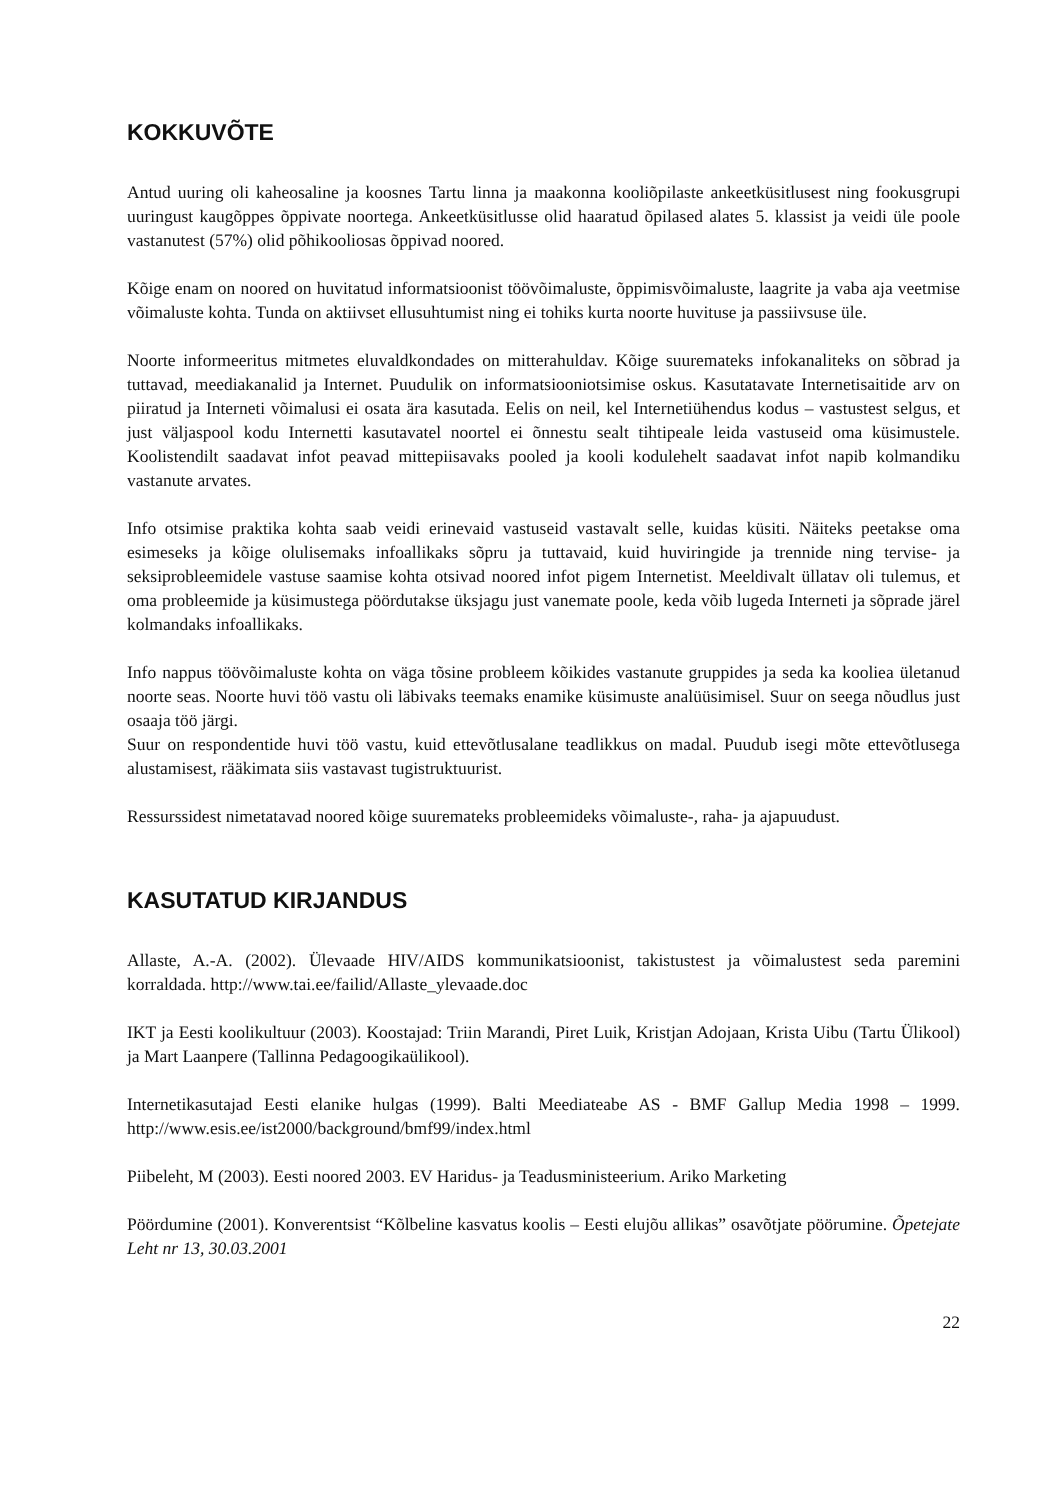KOKKUVÕTE
Antud uuring oli kaheosaline ja koosnes Tartu linna ja maakonna kooliõpilaste ankeetküsitlusest ning fookusgrupi uuringust kaugõppes õppivate noortega. Ankeetküsitlusse olid haaratud õpilased alates 5. klassist ja veidi üle poole vastanutest (57%) olid põhikooliosas õppivad noored.
Kõige enam on noored on huvitatud informatsioonist töövõimaluste, õppimisvõimaluste, laagrite ja vaba aja veetmise võimaluste kohta. Tunda on aktiivset ellusuhtumist ning ei tohiks kurta noorte huvituse ja passiivsuse üle.
Noorte informeeritus mitmetes eluvaldkondades on mitterahuldav. Kõige suuremateks infokanaliteks on sõbrad ja tuttavad, meediakanalid ja Internet. Puudulik on informatsiooniotsimise oskus. Kasutatavate Internetisaitide arv on piiratud ja Interneti võimalusi ei osata ära kasutada. Eelis on neil, kel Internetiühendus kodus – vastustest selgus, et just väljaspool kodu Internetti kasutavatel noortel ei õnnestu sealt tihtipeale leida vastuseid oma küsimustele. Koolistendilt saadavat infot peavad mittepiisavaks pooled ja kooli kodulehelt saadavat infot napib kolmandiku vastanute arvates.
Info otsimise praktika kohta saab veidi erinevaid vastuseid vastavalt selle, kuidas küsiti. Näiteks peetakse oma esimeseks ja kõige olulisemaks infoallikaks sõpru ja tuttavaid, kuid huviringide ja trennide ning tervise- ja seksiprobleemidele vastuse saamise kohta otsivad noored infot pigem Internetist. Meeldivalt üllatav oli tulemus, et oma probleemide ja küsimustega pöördutakse üksjagu just vanemate poole, keda võib lugeda Interneti ja sõprade järel kolmandaks infoallikaks.
Info nappus töövõimaluste kohta on väga tõsine probleem kõikides vastanute gruppides ja seda ka kooliea ületanud noorte seas. Noorte huvi töö vastu oli läbivaks teemaks enamike küsimuste analüüsimisel. Suur on seega nõudlus just osaaja töö järgi.
Suur on respondentide huvi töö vastu, kuid ettevõtlusalane teadlikkus on madal. Puudub isegi mõte ettevõtlusega alustamisest, rääkimata siis vastavast tugistruktuurist.
Ressurssidest nimetatavad noored kõige suuremateks probleemideks võimaluste-, raha- ja ajapuudust.
KASUTATUD KIRJANDUS
Allaste, A.-A. (2002). Ülevaade HIV/AIDS kommunikatsioonist, takistustest ja võimalustest seda paremini korraldada. http://www.tai.ee/failid/Allaste_ylevaade.doc
IKT ja Eesti koolikultuur (2003). Koostajad: Triin Marandi, Piret Luik, Kristjan Adojaan, Krista Uibu (Tartu Ülikool) ja Mart Laanpere (Tallinna Pedagoogikaülikool).
Internetikasutajad Eesti elanike hulgas (1999). Balti Meediateabe AS - BMF Gallup Media 1998 – 1999. http://www.esis.ee/ist2000/background/bmf99/index.html
Piibeleht, M (2003). Eesti noored 2003. EV Haridus- ja Teadusministeerium. Ariko Marketing
Pöördumine (2001). Konverentsist “Kõlbeline kasvatus koolis – Eesti elujõu allikas” osavõtjate pöörumine. Õpetejate Leht nr 13, 30.03.2001
22